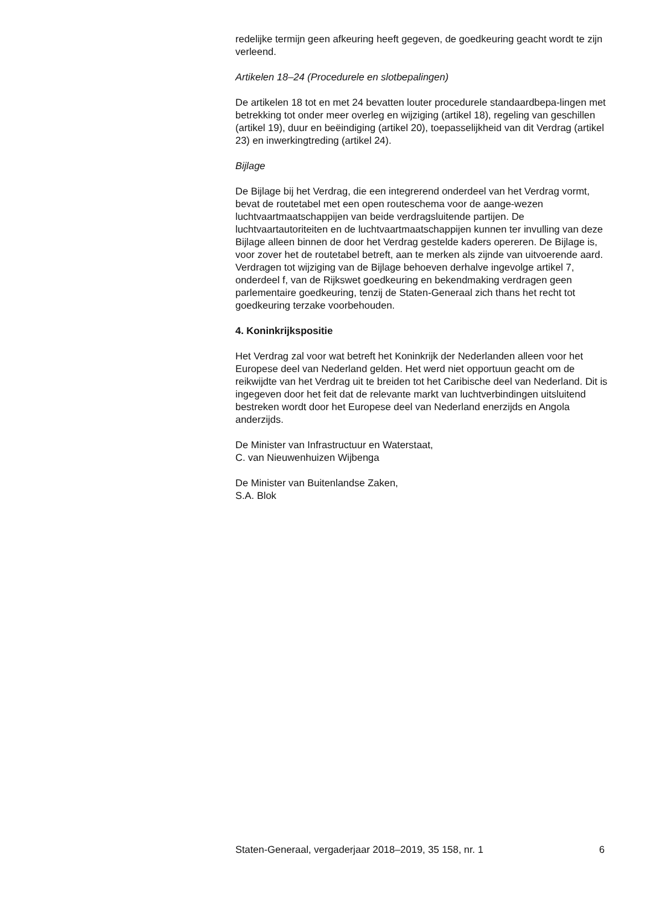redelijke termijn geen afkeuring heeft gegeven, de goedkeuring geacht wordt te zijn verleend.
Artikelen 18–24 (Procedurele en slotbepalingen)
De artikelen 18 tot en met 24 bevatten louter procedurele standaardbepa-lingen met betrekking tot onder meer overleg en wijziging (artikel 18), regeling van geschillen (artikel 19), duur en beëindiging (artikel 20), toepasselijkheid van dit Verdrag (artikel 23) en inwerkingtreding (artikel 24).
Bijlage
De Bijlage bij het Verdrag, die een integrerend onderdeel van het Verdrag vormt, bevat de routetabel met een open routeschema voor de aange-wezen luchtvaartmaatschappijen van beide verdragsluitende partijen. De luchtvaartautoriteiten en de luchtvaartmaatschappijen kunnen ter invulling van deze Bijlage alleen binnen de door het Verdrag gestelde kaders opereren. De Bijlage is, voor zover het de routetabel betreft, aan te merken als zijnde van uitvoerende aard. Verdragen tot wijziging van de Bijlage behoeven derhalve ingevolge artikel 7, onderdeel f, van de Rijkswet goedkeuring en bekendmaking verdragen geen parlementaire goedkeuring, tenzij de Staten-Generaal zich thans het recht tot goedkeuring terzake voorbehouden.
4. Koninkrijkspositie
Het Verdrag zal voor wat betreft het Koninkrijk der Nederlanden alleen voor het Europese deel van Nederland gelden. Het werd niet opportuun geacht om de reikwijdte van het Verdrag uit te breiden tot het Caribische deel van Nederland. Dit is ingegeven door het feit dat de relevante markt van luchtverbindingen uitsluitend bestreken wordt door het Europese deel van Nederland enerzijds en Angola anderzijds.
De Minister van Infrastructuur en Waterstaat,
C. van Nieuwenhuizen Wijbenga
De Minister van Buitenlandse Zaken,
S.A. Blok
Staten-Generaal, vergaderjaar 2018–2019, 35 158, nr. 1 6